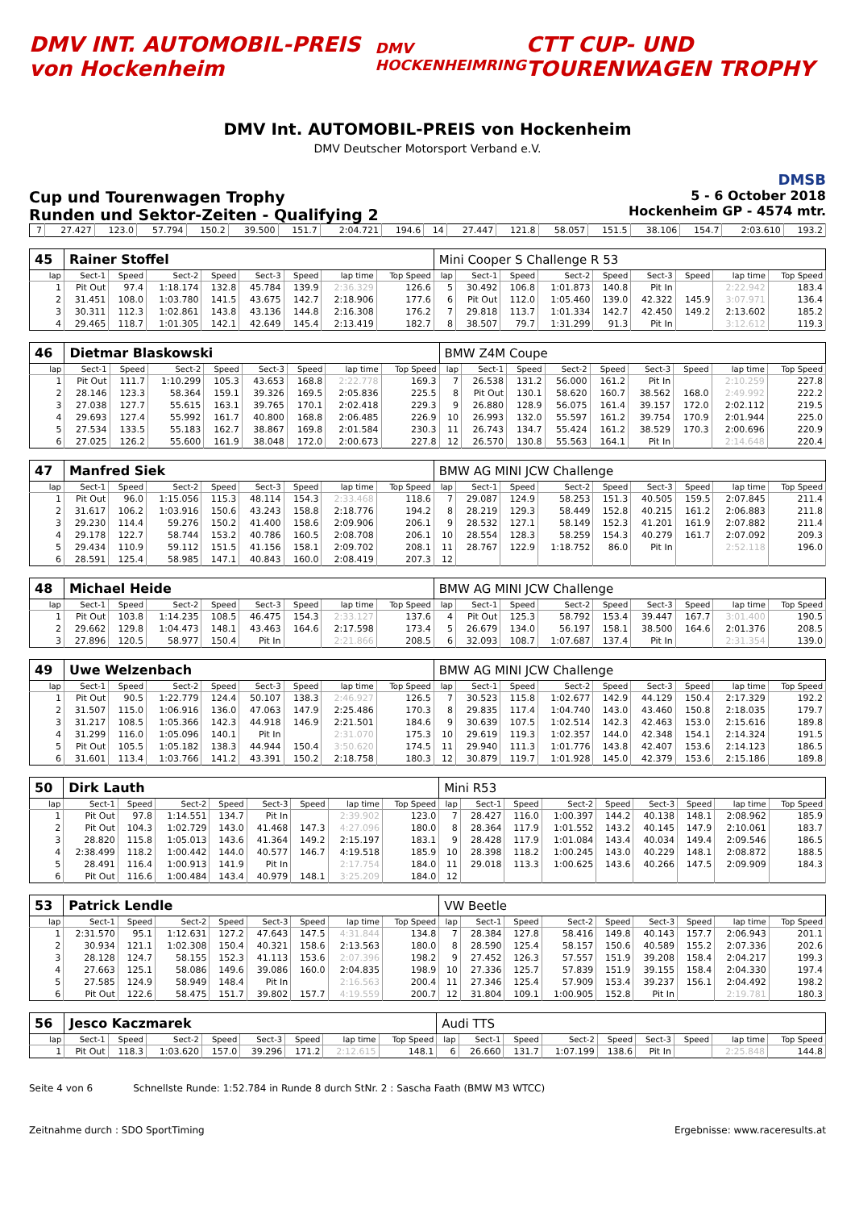DMV INT. AUTOMOBIL-PREIS von Hockenheim
DMV HOCKENHEIMRING
CTT CUP- UND TOURENWAGEN TROPHY
DMV Int. AUTOMOBIL-PREIS von Hockenheim
DMV Deutscher Motorsport Verband e.V.
DMSB
Cup und Tourenwagen Trophy
Runden und Sektor-Zeiten - Qualifying 2
5 - 6 October 2018
Hockenheim GP - 4574 mtr.
| 7 | 27.427 | 123.0 | 57.794 | 150.2 | 39.500 | 151.7 | 2:04.721 | 194.6 | 14 | 27.447 | 121.8 | 58.057 | 151.5 | 38.106 | 154.7 | 2:03.610 | 193.2 |
| 45 | Rainer Stoffel | | | | | | | | Mini Cooper S Challenge R 53 | | | | | | | | |
| lap | Sect-1 | Speed | Sect-2 | Speed | Sect-3 | Speed | lap time | Top Speed | lap | Sect-1 | Speed | Sect-2 | Speed | Sect-3 | Speed | lap time | Top Speed |
| 1 | Pit Out | 97.4 | 1:18.174 | 132.8 | 45.784 | 139.9 | 2:36.329 | 126.6 | 5 | 30.492 | 106.8 | 1:01.873 | 140.8 | Pit In | | 2:22.942 | 183.4 |
| 2 | 31.451 | 108.0 | 1:03.780 | 141.5 | 43.675 | 142.7 | 2:18.906 | 177.6 | 6 | Pit Out | 112.0 | 1:05.460 | 139.0 | 42.322 | 145.9 | 3:07.971 | 136.4 |
| 3 | 30.311 | 112.3 | 1:02.861 | 143.8 | 43.136 | 144.8 | 2:16.308 | 176.2 | 7 | 29.818 | 113.7 | 1:01.334 | 142.7 | 42.450 | 149.2 | 2:13.602 | 185.2 |
| 4 | 29.465 | 118.7 | 1:01.305 | 142.1 | 42.649 | 145.4 | 2:13.419 | 182.7 | 8 | 38.507 | 79.7 | 1:31.299 | 91.3 | Pit In | | 3:12.612 | 119.3 |
| 46 | Dietmar Blaskowski | | | | | | | | BMW Z4M Coupe | | | | | | | | |
| lap | Sect-1 | Speed | Sect-2 | Speed | Sect-3 | Speed | lap time | Top Speed | lap | Sect-1 | Speed | Sect-2 | Speed | Sect-3 | Speed | lap time | Top Speed |
| 1 | Pit Out | 111.7 | 1:10.299 | 105.3 | 43.653 | 168.8 | 2:22.778 | 169.3 | 7 | 26.538 | 131.2 | 56.000 | 161.2 | Pit In | | 2:10.259 | 227.8 |
| 2 | 28.146 | 123.3 | 58.364 | 159.1 | 39.326 | 169.5 | 2:05.836 | 225.5 | 8 | Pit Out | 130.1 | 58.620 | 160.7 | 38.562 | 168.0 | 2:49.992 | 222.2 |
| 3 | 27.038 | 127.7 | 55.615 | 163.1 | 39.765 | 170.1 | 2:02.418 | 229.3 | 9 | 26.880 | 128.9 | 56.075 | 161.4 | 39.157 | 172.0 | 2:02.112 | 219.5 |
| 4 | 29.693 | 127.4 | 55.992 | 161.7 | 40.800 | 168.8 | 2:06.485 | 226.9 | 10 | 26.993 | 132.0 | 55.597 | 161.2 | 39.754 | 170.9 | 2:01.944 | 225.0 |
| 5 | 27.534 | 133.5 | 55.183 | 162.7 | 38.867 | 169.8 | 2:01.584 | 230.3 | 11 | 26.743 | 134.7 | 55.424 | 161.2 | 38.529 | 170.3 | 2:00.696 | 220.9 |
| 6 | 27.025 | 126.2 | 55.600 | 161.9 | 38.048 | 172.0 | 2:00.673 | 227.8 | 12 | 26.570 | 130.8 | 55.563 | 164.1 | Pit In | | 2:14.648 | 220.4 |
| 47 | Manfred Siek | | | | | | | | BMW AG MINI JCW Challenge | | | | | | | | |
| lap | Sect-1 | Speed | Sect-2 | Speed | Sect-3 | Speed | lap time | Top Speed | lap | Sect-1 | Speed | Sect-2 | Speed | Sect-3 | Speed | lap time | Top Speed |
| 1 | Pit Out | 96.0 | 1:15.056 | 115.3 | 48.114 | 154.3 | 2:33.468 | 118.6 | 7 | 29.087 | 124.9 | 58.253 | 151.3 | 40.505 | 159.5 | 2:07.845 | 211.4 |
| 2 | 31.617 | 106.2 | 1:03.916 | 150.6 | 43.243 | 158.8 | 2:18.776 | 194.2 | 8 | 28.219 | 129.3 | 58.449 | 152.8 | 40.215 | 161.2 | 2:06.883 | 211.8 |
| 3 | 29.230 | 114.4 | 59.276 | 150.2 | 41.400 | 158.6 | 2:09.906 | 206.1 | 9 | 28.532 | 127.1 | 58.149 | 152.3 | 41.201 | 161.9 | 2:07.882 | 211.4 |
| 4 | 29.178 | 122.7 | 58.744 | 153.2 | 40.786 | 160.5 | 2:08.708 | 206.1 | 10 | 28.554 | 128.3 | 58.259 | 154.3 | 40.279 | 161.7 | 2:07.092 | 209.3 |
| 5 | 29.434 | 110.9 | 59.112 | 151.5 | 41.156 | 158.1 | 2:09.702 | 208.1 | 11 | 28.767 | 122.9 | 1:18.752 | 86.0 | Pit In | | 2:52.118 | 196.0 |
| 6 | 28.591 | 125.4 | 58.985 | 147.1 | 40.843 | 160.0 | 2:08.419 | 207.3 | 12 | | | | | | | | |
| 48 | Michael Heide | | | | | | | | BMW AG MINI JCW Challenge | | | | | | | | |
| lap | Sect-1 | Speed | Sect-2 | Speed | Sect-3 | Speed | lap time | Top Speed | lap | Sect-1 | Speed | Sect-2 | Speed | Sect-3 | Speed | lap time | Top Speed |
| 1 | Pit Out | 103.8 | 1:14.235 | 108.5 | 46.475 | 154.3 | 2:33.127 | 137.6 | 4 | Pit Out | 125.3 | 58.792 | 153.4 | 39.447 | 167.7 | 3:01.400 | 190.5 |
| 2 | 29.662 | 129.8 | 1:04.473 | 148.1 | 43.463 | 164.6 | 2:17.598 | 173.4 | 5 | 26.679 | 134.0 | 56.197 | 158.1 | 38.500 | 164.6 | 2:01.376 | 208.5 |
| 3 | 27.896 | 120.5 | 58.977 | 150.4 | Pit In | | 2:21.866 | 208.5 | 6 | 32.093 | 108.7 | 1:07.687 | 137.4 | Pit In | | 2:31.354 | 139.0 |
| 49 | Uwe Welzenbach | | | | | | | | BMW AG MINI JCW Challenge | | | | | | | | |
| lap | Sect-1 | Speed | Sect-2 | Speed | Sect-3 | Speed | lap time | Top Speed | lap | Sect-1 | Speed | Sect-2 | Speed | Sect-3 | Speed | lap time | Top Speed |
| 1 | Pit Out | 90.5 | 1:22.779 | 124.4 | 50.107 | 138.3 | 2:46.927 | 126.5 | 7 | 30.523 | 115.8 | 1:02.677 | 142.9 | 44.129 | 150.4 | 2:17.329 | 192.2 |
| 2 | 31.507 | 115.0 | 1:06.916 | 136.0 | 47.063 | 147.9 | 2:25.486 | 170.3 | 8 | 29.835 | 117.4 | 1:04.740 | 143.0 | 43.460 | 150.8 | 2:18.035 | 179.7 |
| 3 | 31.217 | 108.5 | 1:05.366 | 142.3 | 44.918 | 146.9 | 2:21.501 | 184.6 | 9 | 30.639 | 107.5 | 1:02.514 | 142.3 | 42.463 | 153.0 | 2:15.616 | 189.8 |
| 4 | 31.299 | 116.0 | 1:05.096 | 140.1 | Pit In | | 2:31.070 | 175.3 | 10 | 29.619 | 119.3 | 1:02.357 | 144.0 | 42.348 | 154.1 | 2:14.324 | 191.5 |
| 5 | Pit Out | 105.5 | 1:05.182 | 138.3 | 44.944 | 150.4 | 3:50.620 | 174.5 | 11 | 29.940 | 111.3 | 1:01.776 | 143.8 | 42.407 | 153.6 | 2:14.123 | 186.5 |
| 6 | 31.601 | 113.4 | 1:03.766 | 141.2 | 43.391 | 150.2 | 2:18.758 | 180.3 | 12 | 30.879 | 119.7 | 1:01.928 | 145.0 | 42.379 | 153.6 | 2:15.186 | 189.8 |
| 50 | Dirk Lauth | | | | | | | | Mini R53 | | | | | | | | |
| lap | Sect-1 | Speed | Sect-2 | Speed | Sect-3 | Speed | lap time | Top Speed | lap | Sect-1 | Speed | Sect-2 | Speed | Sect-3 | Speed | lap time | Top Speed |
| 1 | Pit Out | 97.8 | 1:14.551 | 134.7 | Pit In | | 2:39.902 | 123.0 | 7 | 28.427 | 116.0 | 1:00.397 | 144.2 | 40.138 | 148.1 | 2:08.962 | 185.9 |
| 2 | Pit Out | 104.3 | 1:02.729 | 143.0 | 41.468 | 147.3 | 4:27.096 | 180.0 | 8 | 28.364 | 117.9 | 1:01.552 | 143.2 | 40.145 | 147.9 | 2:10.061 | 183.7 |
| 3 | 28.820 | 115.8 | 1:05.013 | 143.6 | 41.364 | 149.2 | 2:15.197 | 183.1 | 9 | 28.428 | 117.9 | 1:01.084 | 143.4 | 40.034 | 149.4 | 2:09.546 | 186.5 |
| 4 | 2:38.499 | 118.2 | 1:00.442 | 144.0 | 40.577 | 146.7 | 4:19.518 | 185.9 | 10 | 28.398 | 118.2 | 1:00.245 | 143.0 | 40.229 | 148.1 | 2:08.872 | 188.5 |
| 5 | 28.491 | 116.4 | 1:00.913 | 141.9 | Pit In | | 2:17.754 | 184.0 | 11 | 29.018 | 113.3 | 1:00.625 | 143.6 | 40.266 | 147.5 | 2:09.909 | 184.3 |
| 6 | Pit Out | 116.6 | 1:00.484 | 143.4 | 40.979 | 148.1 | 3:25.209 | 184.0 | 12 | | | | | | | | |
| 53 | Patrick Lendle | | | | | | | | VW Beetle | | | | | | | | |
| lap | Sect-1 | Speed | Sect-2 | Speed | Sect-3 | Speed | lap time | Top Speed | lap | Sect-1 | Speed | Sect-2 | Speed | Sect-3 | Speed | lap time | Top Speed |
| 1 | 2:31.570 | 95.1 | 1:12.631 | 127.2 | 47.643 | 147.5 | 4:31.844 | 134.8 | 7 | 28.384 | 127.8 | 58.416 | 149.8 | 40.143 | 157.7 | 2:06.943 | 201.1 |
| 2 | 30.934 | 121.1 | 1:02.308 | 150.4 | 40.321 | 158.6 | 2:13.563 | 180.0 | 8 | 28.590 | 125.4 | 58.157 | 150.6 | 40.589 | 155.2 | 2:07.336 | 202.6 |
| 3 | 28.128 | 124.7 | 58.155 | 152.3 | 41.113 | 153.6 | 2:07.396 | 198.2 | 9 | 27.452 | 126.3 | 57.557 | 151.9 | 39.208 | 158.4 | 2:04.217 | 199.3 |
| 4 | 27.663 | 125.1 | 58.086 | 149.6 | 39.086 | 160.0 | 2:04.835 | 198.9 | 10 | 27.336 | 125.7 | 57.839 | 151.9 | 39.155 | 158.4 | 2:04.330 | 197.4 |
| 5 | 27.585 | 124.9 | 58.949 | 148.4 | Pit In | | 2:16.563 | 200.4 | 11 | 27.346 | 125.4 | 57.909 | 153.4 | 39.237 | 156.1 | 2:04.492 | 198.2 |
| 6 | Pit Out | 122.6 | 58.475 | 151.7 | 39.802 | 157.7 | 4:19.559 | 200.7 | 12 | 31.804 | 109.1 | 1:00.905 | 152.8 | Pit In | | 2:19.781 | 180.3 |
| 56 | Jesco Kaczmarek | | | | | | | | Audi TTS | | | | | | | | |
| lap | Sect-1 | Speed | Sect-2 | Speed | Sect-3 | Speed | lap time | Top Speed | lap | Sect-1 | Speed | Sect-2 | Speed | Sect-3 | Speed | lap time | Top Speed |
| 1 | Pit Out | 118.3 | 1:03.620 | 157.0 | 39.296 | 171.2 | 2:12.615 | 148.1 | 6 | 26.660 | 131.7 | 1:07.199 | 138.6 | Pit In | | 2:25.848 | 144.8 |
Seite 4 von 6 Schnellste Runde: 1:52.784 in Runde 8 durch StNr. 2 : Sascha Faath (BMW M3 WTCC)
Zeitnahme durch : SDO SportTiming Ergebnisse: www.raceresults.at